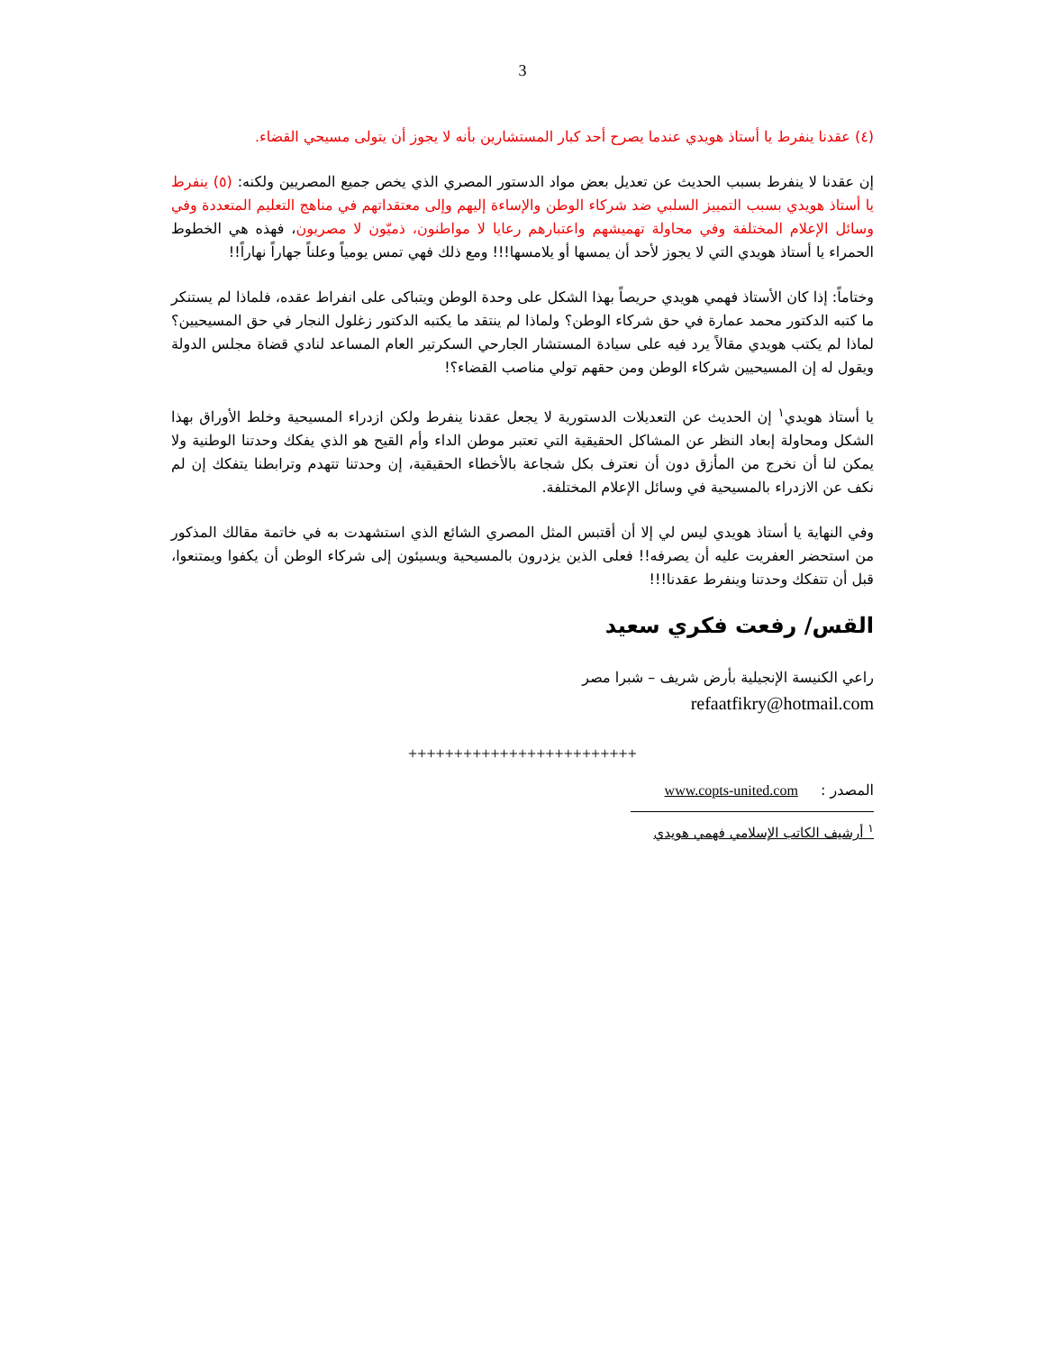3
(٤) عقدنا ينفرط يا أستاذ هويدي عندما يصرح أحد كبار المستشارين بأنه لا يجوز أن يتولى مسيحي القضاء.
إن عقدنا لا ينفرط بسبب الحديث عن تعديل بعض مواد الدستور المصري الذي يخص جميع المصريين ولكنه: (٥) ينفرط يا أستاذ هويدي بسبب التمييز السلبي ضد شركاء الوطن والإساءة إليهم وإلى معتقداتهم في مناهج التعليم المتعددة وفي وسائل الإعلام المختلفة وفي محاولة تهميشهم واعتبارهم رعايا لا مواطنون، ذميّون لا مصريون، فهذه هي الخطوط الحمراء يا أستاذ هويدي التي لا يجوز لأحد أن يمسها أو يلامسها!!! ومع ذلك فهي تمس يومياً وعلناً جهاراً نهاراً!!
وختاماً: إذا كان الأستاذ فهمي هويدي حريصاً بهذا الشكل على وحدة الوطن ويتباكى على انفراط عقده، فلماذا لم يستنكر ما كتبه الدكتور محمد عمارة في حق شركاء الوطن؟ ولماذا لم ينتقد ما يكتبه الدكتور زغلول النجار في حق المسيحيين؟ لماذا لم يكتب هويدي مقالاً يرد فيه على سيادة المستشار الجارحي السكرتير العام المساعد لنادي قضاة مجلس الدولة ويقول له إن المسيحيين شركاء الوطن ومن حقهم تولي مناصب القضاء؟!
يا أستاذ هويدي<sup>١</sup> إن الحديث عن التعديلات الدستورية لا يجعل عقدنا ينفرط ولكن ازدراء المسيحية وخلط الأوراق بهذا الشكل ومحاولة إبعاد النظر عن المشاكل الحقيقية التي تعتبر موطن الداء وأم القيح هو الذي يفكك وحدتنا الوطنية ولا يمكن لنا أن نخرج من المأزق دون أن نعترف بكل شجاعة بالأخطاء الحقيقية، إن وحدتنا تتهدم وترابطنا يتفكك إن لم نكف عن الازدراء بالمسيحية في وسائل الإعلام المختلفة.
وفي النهاية يا أستاذ هويدي ليس لي إلا أن أقتبس المثل المصري الشائع الذي استشهدت به في خاتمة مقالك المذكور من استحضر العفريت عليه أن يصرفه!! فعلى الذين يزدرون بالمسيحية ويسيئون إلى شركاء الوطن أن يكفوا ويمتنعوا، قبل أن تتفكك وحدتنا وينفرط عقدنا!!!
القس/ رفعت فكري سعيد
راعي الكنيسة الإنجيلية بأرض شريف – شبرا مصر
refaatfikry@hotmail.com
+++++++++++++++++++++++++
المصدر : www.copts-united.com
<sup>١</sup> أرشيف الكاتب الإسلامي فهمي هويدي